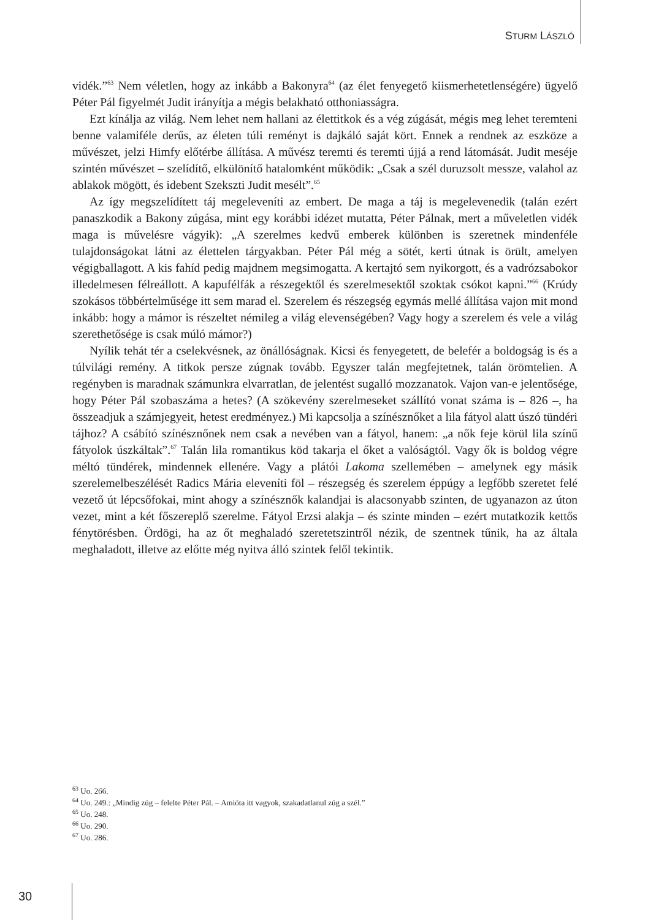STURM LÁSZLÓ
vidék.”<sup>63</sup> Nem véletlen, hogy az inkább a Bakonyra<sup>64</sup> (az élet fenyegető kiismerhetetlenségére) ügyelő Péter Pál figyelmét Judit irányítja a mégis belakható otthoniasságra.
Ezt kínálja az világ. Nem lehet nem hallani az élettitkok és a vég zúgását, mégis meg lehet teremteni benne valamiféle derűs, az életen túli reményt is dajkáló saját kört. Ennek a rendnek az eszköze a művészet, jelzi Himfy előtérbe állítása. A művész teremti és teremti újjá a rend látomását. Judit meséje szintén művészet – szelídítő, elkülönítő hatalomként működik: „Csak a szél duruzsolt messze, valahol az ablakok mögött, és idebent Szekszti Judit mesélt”.<sup>65</sup>
Az így megszelídített táj megeleveníti az embert. De maga a táj is megelevenedik (talán ezért panaszkodik a Bakony zúgása, mint egy korábbi idézet mutatta, Péter Pálnak, mert a műveletlen vidék maga is művelésre vágyik): „A szerelmes kedvű emberek különben is szeretnek mindenféle tulajdonságokat látni az élettelen tárgyakban. Péter Pál még a sötét, kerti útnak is örült, amelyen végigballagott. A kis fahíd pedig majdnem megsimogatta. A kertajtó sem nyikorgott, és a vadrózsabokor illedelmesen félreállott. A kapufélfák a részegektől és szerelmesektől szoktak csókot kapni.”<sup>66</sup> (Krúdy szokásos többértelműsége itt sem marad el. Szerelem és részegség egymás mellé állítása vajon mit mond inkább: hogy a mámor is részeltet némileg a világ elevenségében? Vagy hogy a szerelem és vele a világ szerethetősége is csak múló mámor?)
Nyílik tehát tér a cselekvésnek, az önállóságnak. Kicsi és fenyegetett, de belefér a boldogság is és a túlvilági remény. A titkok persze zúgnak tovább. Egyszer talán megfejtetnek, talán örömtelien. A regényben is maradnak számunkra elvarratlan, de jelentést sugalló mozzanatok. Vajon van-e jelentősége, hogy Péter Pál szobaszáma a hetes? (A szökevény szerelmeseket szállító vonat száma is – 826 –, ha összeadjuk a számjegyeit, hetest eredményez.) Mi kapcsolja a színésznőket a lila fátyol alatt úszó tündéri tájhoz? A csábító színésznőnek nem csak a nevében van a fátyol, hanem: „a nők feje körül lila színű fátyolok úszkáltak”.<sup>67</sup> Talán lila romantikus köd takarja el őket a valóságtól. Vagy ők is boldog végre méltó tündérek, mindennek ellenére. Vagy a plátói Lakoma szellemében – amelynek egy másik szerelemelbeszélését Radics Mária eleveníti föl – részegség és szerelem éppúgy a legfőbb szeretet felé vezető út lépcsőfokai, mint ahogy a színésznők kalandjai is alacsonyabb szinten, de ugyanazon az úton vezet, mint a két főszereplő szerelme. Fátyol Erzsi alakja – és szinte minden – ezért mutatkozik kettős fénytörésben. Ördögi, ha az őt meghaladó szeretetszintről nézik, de szentnek tűnik, ha az általa meghaladott, illetve az előtte még nyitva álló szintek felől tekintik.
<sup>63</sup> Uo. 266.
<sup>64</sup> Uo. 249.: „Mindig zúg – felelte Péter Pál. – Amióta itt vagyok, szakadatlanul zúg a szél.”
<sup>65</sup> Uo. 248.
<sup>66</sup> Uo. 290.
<sup>67</sup> Uo. 286.
30